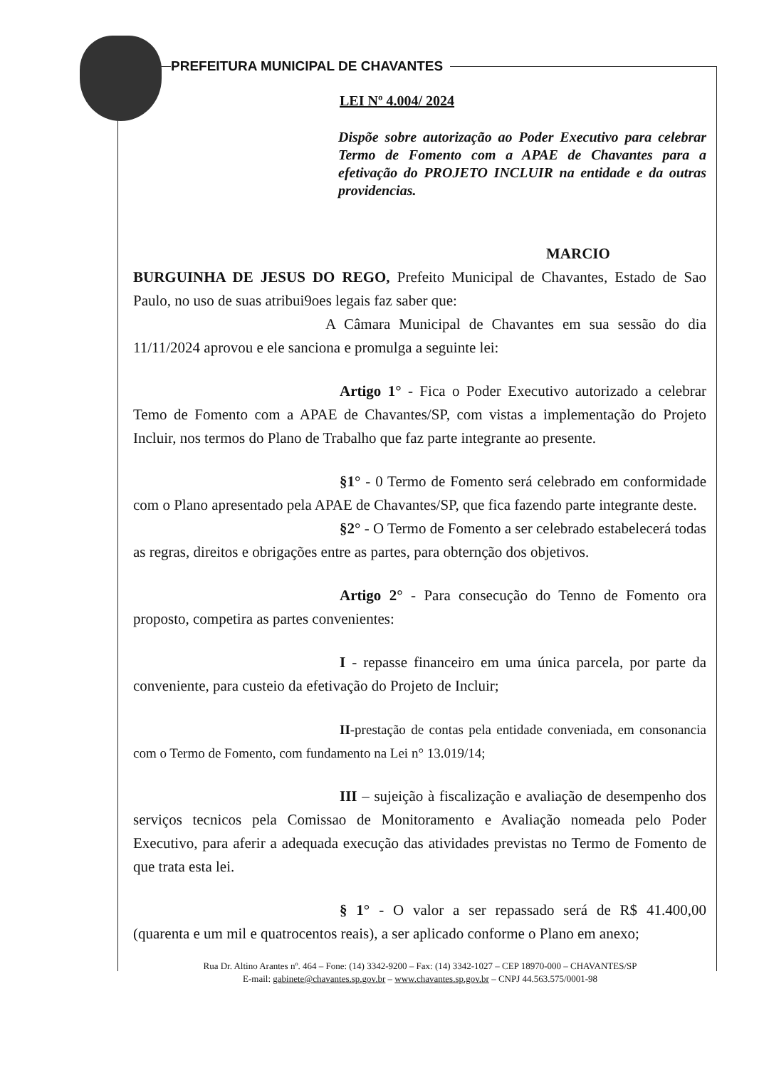PREFEITURA MUNICIPAL DE CHAVANTES
LEI Nº 4.004/ 2024
Dispõe sobre autorização ao Poder Executivo para celebrar Termo de Fomento com a APAE de Chavantes para a efetivação do PROJETO INCLUIR na entidade e da outras providencias.
MARCIO BURGUINHA DE JESUS DO REGO, Prefeito Municipal de Chavantes, Estado de Sao Paulo, no uso de suas atribui9oes legais faz saber que:
A Câmara Municipal de Chavantes em sua sessão do dia 11/11/2024 aprovou e ele sanciona e promulga a seguinte lei:
Artigo 1° - Fica o Poder Executivo autorizado a celebrar Temo de Fomento com a APAE de Chavantes/SP, com vistas a implementação do Projeto Incluir, nos termos do Plano de Trabalho que faz parte integrante ao presente.
§1° - 0 Termo de Fomento será celebrado em conformidade com o Plano apresentado pela APAE de Chavantes/SP, que fica fazendo parte integrante deste.
§2° - O Termo de Fomento a ser celebrado estabelecerá todas as regras, direitos e obrigações entre as partes, para obternção dos objetivos.
Artigo 2° - Para consecução do Tenno de Fomento ora proposto, competira as partes convenientes:
I - repasse financeiro em uma única parcela, por parte da conveniente, para custeio da efetivação do Projeto de Incluir;
II-prestação de contas pela entidade conveniada, em consonancia com o Termo de Fomento, com fundamento na Lei n° 13.019/14;
III – sujeição à fiscalização e avaliação de desempenho dos serviços tecnicos pela Comissao de Monitoramento e Avaliação nomeada pelo Poder Executivo, para aferir a adequada execução das atividades previstas no Termo de Fomento de que trata esta lei.
§ 1° - O valor a ser repassado será de R$ 41.400,00 (quarenta e um mil e quatrocentos reais), a ser aplicado conforme o Plano em anexo;
Rua Dr. Altino Arantes nº. 464 – Fone: (14) 3342-9200 – Fax: (14) 3342-1027 – CEP 18970-000 – CHAVANTES/SP
E-mail: gabinete@chavantes.sp.gov.br – www.chavantes.sp.gov.br – CNPJ 44.563.575/0001-98